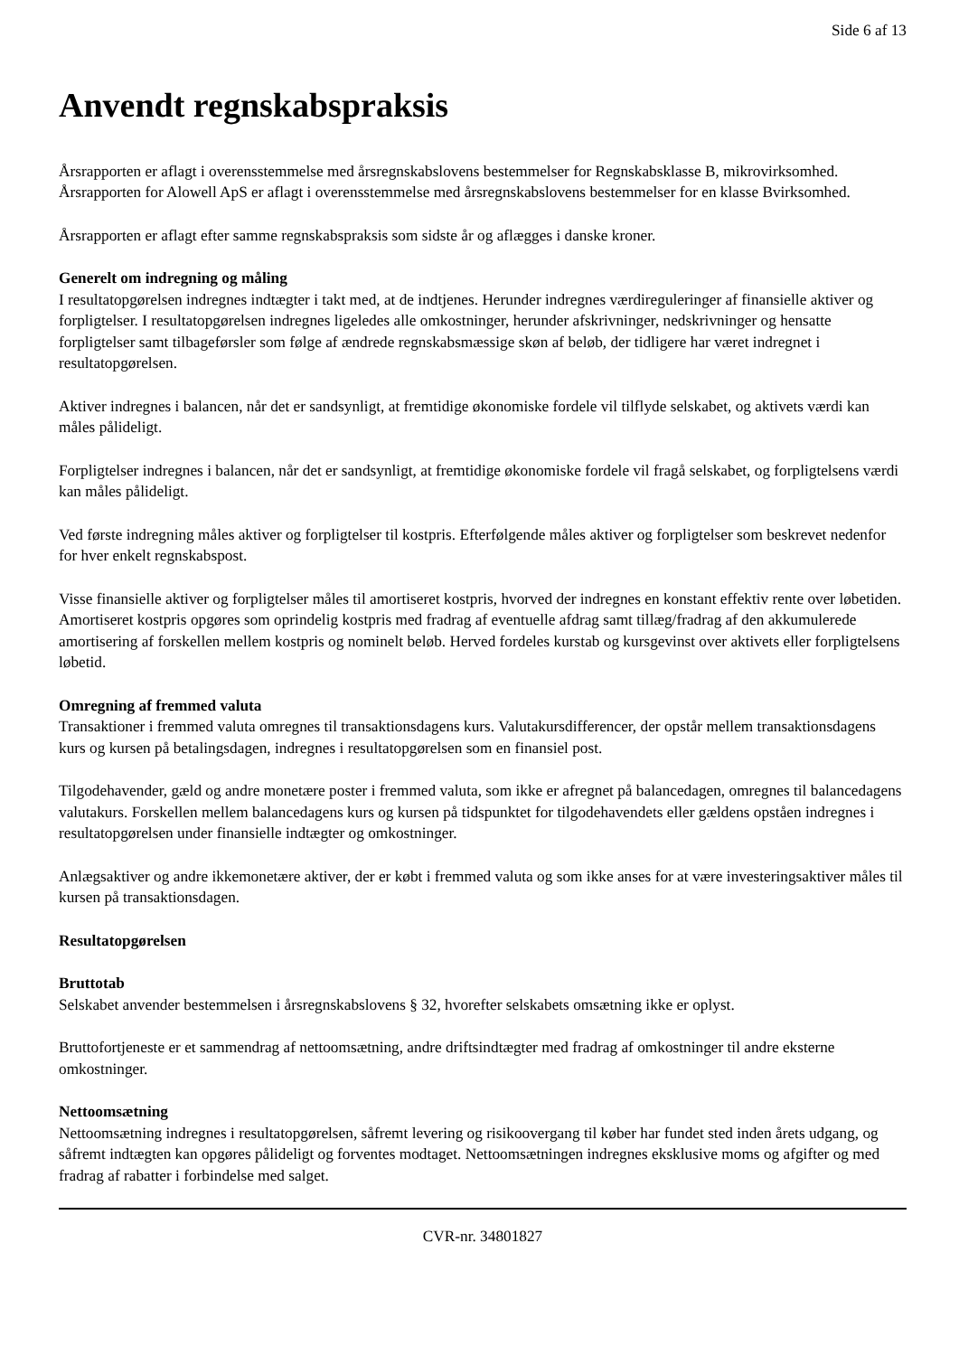Side 6 af 13
Anvendt regnskabspraksis
Årsrapporten er aflagt i overensstemmelse med årsregnskabslovens bestemmelser for Regnskabsklasse B, mikrovirksomhed.
Årsrapporten for Alowell ApS er aflagt i overensstemmelse med årsregnskabslovens bestemmelser for en klasse Bvirksomhed.
Årsrapporten er aflagt efter samme regnskabspraksis som sidste år og aflægges i danske kroner.
Generelt om indregning og måling
I resultatopgørelsen indregnes indtægter i takt med, at de indtjenes. Herunder indregnes værdireguleringer af finansielle aktiver og forpligtelser. I resultatopgørelsen indregnes ligeledes alle omkostninger, herunder afskrivninger, nedskrivninger og hensatte forpligtelser samt tilbageførsler som følge af ændrede regnskabsmæssige skøn af beløb, der tidligere har været indregnet i resultatopgørelsen.
Aktiver indregnes i balancen, når det er sandsynligt, at fremtidige økonomiske fordele vil tilflyde selskabet, og aktivets værdi kan måles pålideligt.
Forpligtelser indregnes i balancen, når det er sandsynligt, at fremtidige økonomiske fordele vil fragå selskabet, og forpligtelsens værdi kan måles pålideligt.
Ved første indregning måles aktiver og forpligtelser til kostpris. Efterfølgende måles aktiver og forpligtelser som beskrevet nedenfor for hver enkelt regnskabspost.
Visse finansielle aktiver og forpligtelser måles til amortiseret kostpris, hvorved der indregnes en konstant effektiv rente over løbetiden. Amortiseret kostpris opgøres som oprindelig kostpris med fradrag af eventuelle afdrag samt tillæg/fradrag af den akkumulerede amortisering af forskellen mellem kostpris og nominelt beløb. Herved fordeles kurstab og kursgevinst over aktivets eller forpligtelsens løbetid.
Omregning af fremmed valuta
Transaktioner i fremmed valuta omregnes til transaktionsdagens kurs. Valutakursdifferencer, der opstår mellem transaktionsdagens kurs og kursen på betalingsdagen, indregnes i resultatopgørelsen som en finansiel post.
Tilgodehavender, gæld og andre monetære poster i fremmed valuta, som ikke er afregnet på balancedagen, omregnes til balancedagens valutakurs. Forskellen mellem balancedagens kurs og kursen på tidspunktet for tilgodehavendets eller gældens opståen indregnes i resultatopgørelsen under finansielle indtægter og omkostninger.
Anlægsaktiver og andre ikkemonetære aktiver, der er købt i fremmed valuta og som ikke anses for at være investeringsaktiver måles til kursen på transaktionsdagen.
Resultatopgørelsen
Bruttotab
Selskabet anvender bestemmelsen i årsregnskabslovens § 32, hvorefter selskabets omsætning ikke er oplyst.
Bruttofortjeneste er et sammendrag af nettoomsætning, andre driftsindtægter med fradrag af omkostninger til andre eksterne omkostninger.
Nettoomsætning
Nettoomsætning indregnes i resultatopgørelsen, såfremt levering og risikoovergang til køber har fundet sted inden årets udgang, og såfremt indtægten kan opgøres pålideligt og forventes modtaget. Nettoomsætningen indregnes eksklusive moms og afgifter og med fradrag af rabatter i forbindelse med salget.
CVR-nr. 34801827